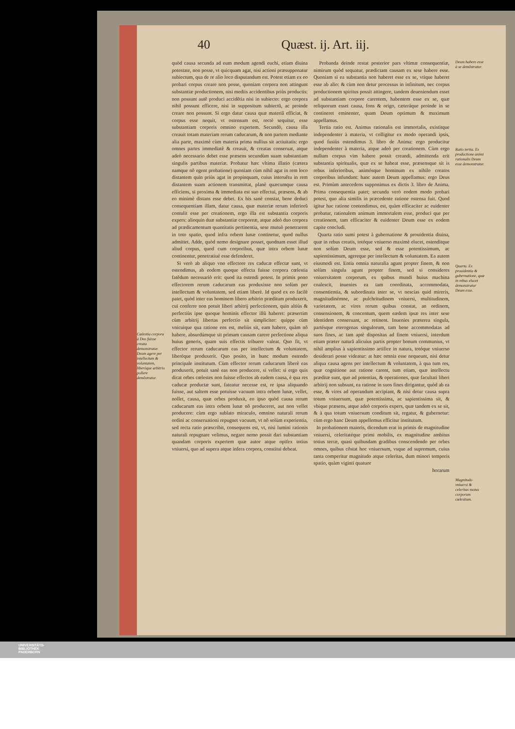40 Quæst. ij. Art. iij.
Cælestia corpora à Deo fuisse creata demonstratur. Deum agere per intellectum & voluntatem, liberóque arbitrio pollere demõstratur.
quòd causa secunda ad eum modum agendi euchi, etiam diuina potestate, non posse, vt quicquam agat, nisi actioni præsupponatur subiectum, qua de re alio loco disputandum est. Potest etiam ex eo probari corpus creare non posse, quoniam corpora non attingunt substantiæ productionem, nisi mediis accidentibus priùs productis: non possunt autẽ produci accidẽtia nisi in subiecto: ergo corpora nihil possunt efficere, nisi in suppositum subiectũ, ac proinde creare non possunt. Si ergo datur causa quæ materiã efficiat, & corpus esse nequit, vt ostensum est, rectè sequitur, esse substantiam corporis omnino expertem. Secundò, causa illa creauit totam materiam rerum caducarum, & non partem mediante alia parte, maximè cùm materia prima nullius sit actiuitatis: ergo omnes partes immediatè & creauit, & creatas conseruat, atque adeò necessario debet esse præsens secundùm suam substantiam singulis partibus materiæ. Probatur hæc vltima illatio (cætera namque nõ egent probatione) quoniam cùm nihil agat in rem loco distantem quin priùs agat in propinquam, cuius interuẽtu in rem distantem suam actionem transmittat, planè quæcumque causa efficiens, si proxima & immediata est suo effectui, præsens, & ab eo minimè distans esse debet. Ex his sanè constat, bene deduci consequentiam illam, datur causa, quæ materiæ rerum inferiorũ contulit esse per creationem, ergo illa est substantia corporis expers: alioquin duæ substantiæ corporeæ, atque adeò duo corpora ad prædicamentum quantitatis pertinentia, sese mutuò penetrarent in toto spatio, quod infra orbem lunæ continetur, quod nullus admittet. Adde, quòd nemo designare posset, quodnam esset illud aliud corpus, quod cum corporibus, quæ intra orbem lunæ continentur, penetratiuè esse defenderet.
Si verò ab aliquo vno effectore res caducæ effectæ sunt, vt ostendimus, ab eodem quoque effecta fuisse corpora cœlestia fatẽdum necessariò erit: quod ita ostendi potest. In primis pono effectorem rerum caducarum eas produxisse non solùm per intellectum & voluntatem, sed etiam liberè. Id quod ex eo facilè patet, quòd inter eas hominem libero arbitrio præditum produxerit, cui conferre non potuit liberi arbitrij perfectionem, quin altiùs & perfectiùs ipse quoque hominis effector illũ haberet: præsertim cùm arbitrij libertas perfectio sit simpliciter: quippe cùm vnicuique qua ratione ens est, meliùs sit, eam habere, quàm nõ habere, absurdúmque sit primam causam carere perfectione aliqua huius generis, quam suis effectis tribuere valeat. Quo fit, vt effector rerum caducarum eas per intellectum & voluntatem, liberéque produxerit. Quo posito, in hunc modum ostendo principale institutum. Cùm effector rerum caducarum liberè eas produxerit, potuit sanè eas non producere, si vellet: si ergo quis dicat orbes cœlestes non fuisse effectos ab eadem causa, è qua res caducæ productæ sunt, fateatur necesse est, re ipsa aliquando fuisse, aut saltem esse potuisse vacuum intra orbem lunæ, vellet, nollet, causa, quæ orbes produxit, eo ipso quòd causa rerum caducarum eas intra orbem lunæ nõ produceret, aut non vellet producere: cùm ergo sublato miraculo, omnino naturali rerum ordini ac conseruationi repugnet vacuum, vt nõ solùm experientia, sed recta ratio præscribit, consequens est, vt, nisi lumini rationis naturali repugnare velimus, negare nemo possit dari substantiam quandam corporis expertem quæ autor atque opifex totius vniuersi, quo ad supera atque infera corpora, constitui debeat.
Probanda deinde restat posterior pars vltimæ consequentiæ, nimirum quòd sequatur, prædictam causam ex sese habere esse. Quoniam si ea substantia non haberet esse ex se, vtique haberet esse ab alio: & cùm non detur processus in infinitum, nec corpus productionem spiritus possit attingere, tandem deueniendum esset ad substantiam corpore carentem, habentem esse ex se, quæ reliquorum esset causa, fons & origo, cæteráque proinde in se contineret eminenter, quam Deum optimum & maximum appellamus.
Tertia ratio est. Animus rationalis est immortalis, existitque independenter à materia, vt colligitur ex modo operandi ipsis, quod fusiùs ostendimus 3. libro de Anima: ergo producitur independenter à materia, atque adeò per creationem. Cùm ergo nullum corpus vim habere possit creandi, admittenda erit substantia spiritualis, quæ ex se habeat esse, præsensque sit is rebus inferioribus, animósque hominum ex nihilo creatos corporibus infundant: hanc autem Deum appellamus: ergo Deus est. Primùm antecedens supponimus ex dictis 3. libro de Anima. Prima consequentia patet; secunda verò eodem modo probari potest, quo alia similis in præcedente ratione ostensa fuit. Quod igitur hac ratione contendimus, est, quàm efficaciter ac euidenter probatur, rationalem animum immortalem esse, produci que per creationem, tam efficaciter & euidenter Deum esse ex eodem capite concludi.
Quarta ratio sumi potest à gubernatione & prouidentia diuina, quæ in rebus creatis, totóque vniuerso maximè elucet, ostenditque non solùm Deum esse, sed & esse potentissimum, ac sapientissimum, agereque per intellectum & voluntatem. Ea autem eiusmodi est. Entia omnia naturalia agunt propter finem, & non solùm singula agunt propter finem, sed si consideres vniuersitatem corporum, ex quibus mundi huius machina coalescit, inuenies ea tam coordinata, accommodata, consentientia, & subordinata inter se, vt nescias quid mireris, magnitudinémne, ac pulchritudinem vniuersi, multitudinem, varietatem, ac vires rerum quibus constat, an ordinem, consensionem, & concentum, quem eædem ipsæ res inter sese identidem conseruant, ac retinent. Inuenies præterea singula, partésque eterogenas singulorum, tam bene accommodatas ad suos fines, ac tam aptè dispositas ad finem vniuersi, interdum etiam præter naturã alicuius partis propter bonum communius, vt nihil amplius à sapientissimo artifice in natura, totóque vniuerso desiderari posse videatur: at hæc omnia esse nequeunt, nisi detur aliqua causa agens per intellectum & voluntatem, à qua tum res, quæ cognitione aut ratione carent, tum etiam, quæ intellectu præditæ sunt, quo ad potentias, & operationes, quæ facultati liberi arbitrij non subsunt, ea ratione in suos fines dirigantur, quòd ab ea esse, & vires ad operandum accipiant, & nisi detur causa supra totum vniuersum, quæ potentissima, ac sapientissima sit, & vbique præsens, atque adeò corporis expers, quæ tandem ex se sit, & à qua totum vniuersum conditum sit, regatur, & gubernetur: cùm ergo hanc Deum appellemus efficitur institutum.
In probationem maioris, dicendum erat in primis de magnitudine vniuersi, celeritatéque primi mobilis, ex magnitudine ambitus totius terræ, quasi quibusdam gradibus conscendendo per orbes omnes, quibus cõstat hoc vniuersum, vsque ad supremum, cuius tanta comperitur magnitudo atque celeritas, dum minori temporis spatio, quàm viginti quatuor
horarum
Deum habere esse à se demõstratur.
Ratio tertia. Ex productione animi rationalis Deum esse demonstratur.
Quarta. Ex prouidentia & gubernatione, quæ in rebus elucet demonstratur Deum esse.
Magnitudo vniuersi & celeritas motus corporum cœlestium.
UNIVERSITÄTS-
BIBLIOTHEK
PADERBORN